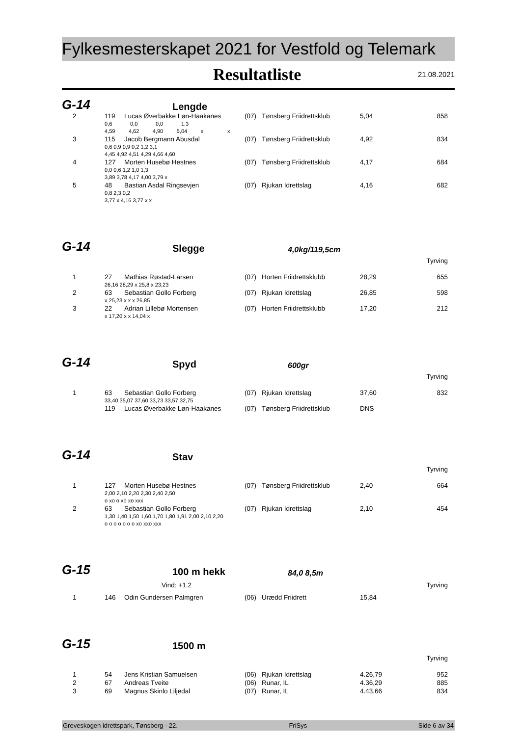Fylkesmesterskapet 2021 for Vestfold og Telemark
Resultatliste
21.08.2021
G-14
Lengde
| 2 | 119 | Lucas Øverbakke Løn-Haakanes | (07) | Tønsberg Friidrettsklub | 5,04 | 858 |
| | 0,6 0,0 0,0 1,3 | | | | | |
| | 4,59 4,62 4,90 5,04 x x | | | | | |
| 3 | 115 | Jacob Bergmann Abusdal | (07) | Tønsberg Friidrettsklub | 4,92 | 834 |
| | 0,6 0,9 0,9 0,2 1,2 3,1 | | | | | |
| | 4,45 4,92 4,51 4,29 4,66 4,60 | | | | | |
| 4 | 127 | Morten Husebø Hestnes | (07) | Tønsberg Friidrettsklub | 4,17 | 684 |
| | 0,0 0,6 1,2 1,0 1,3 | | | | | |
| | 3,89 3,78 4,17 4,00 3,79 x | | | | | |
| 5 | 48 | Bastian Asdal Ringsevjen | (07) | Rjukan Idrettslag | 4,16 | 682 |
| | 0,8 2,3 0,2 | | | | | |
| | 3,77 x 4,16 3,77 x x | | | | | |
G-14
Slegge
4,0kg/119,5cm
Tyrving
| 1 | 27 | Mathias Røstad-Larsen | (07) | Horten Friidrettsklubb | 28,29 | 655 |
| | 26,16 28,29 x 25,8 x 23,23 | | | | | |
| 2 | 63 | Sebastian Gollo Forberg | (07) | Rjukan Idrettslag | 26,85 | 598 |
| | x 25,23 x x x 26,85 | | | | | |
| 3 | 22 | Adrian Lillebø Mortensen | (07) | Horten Friidrettsklubb | 17,20 | 212 |
| | x 17,20 x x 14,04 x | | | | | |
G-14
Spyd
600gr
Tyrving
| 1 | 63 | Sebastian Gollo Forberg | (07) | Rjukan Idrettslag | 37,60 | 832 |
| | 33,40 35,07 37,60 33,73 33,57 32,75 | | | | | |
| | 119 | Lucas Øverbakke Løn-Haakanes | (07) | Tønsberg Friidrettsklub | DNS | |
G-14
Stav
Tyrving
| 1 | 127 | Morten Husebø Hestnes | (07) | Tønsberg Friidrettsklub | 2,40 | 664 |
| | 2,00 2,10 2,20 2,30 2,40 2,50 | | | | | |
| | o xo o xo xo xxx | | | | | |
| 2 | 63 | Sebastian Gollo Forberg | (07) | Rjukan Idrettslag | 2,10 | 454 |
| | 1,30 1,40 1,50 1,60 1,70 1,80 1,91 2,00 2,10 2,20 | | | | | |
| | o o o o o o o xo xxo xxx | | | | | |
G-15
100 m hekk
84,0 8,5m
Vind: +1.2 Tyrving
| 1 | 146 | Odin Gundersen Palmgren | (06) | Urædd Friidrett | 15,84 | |
G-15
1500 m
Tyrving
| 1 | 54 | Jens Kristian Samuelsen | (06) | Rjukan Idrettslag | 4.26,79 | 952 |
| 2 | 67 | Andreas Tveite | (06) | Runar, IL | 4.36,29 | 885 |
| 3 | 69 | Magnus Skinlo Liljedal | (07) | Runar, IL | 4.43,66 | 834 |
Greveskogen idrettspark, Tønsberg - 22. FriSys Side 6 av 34